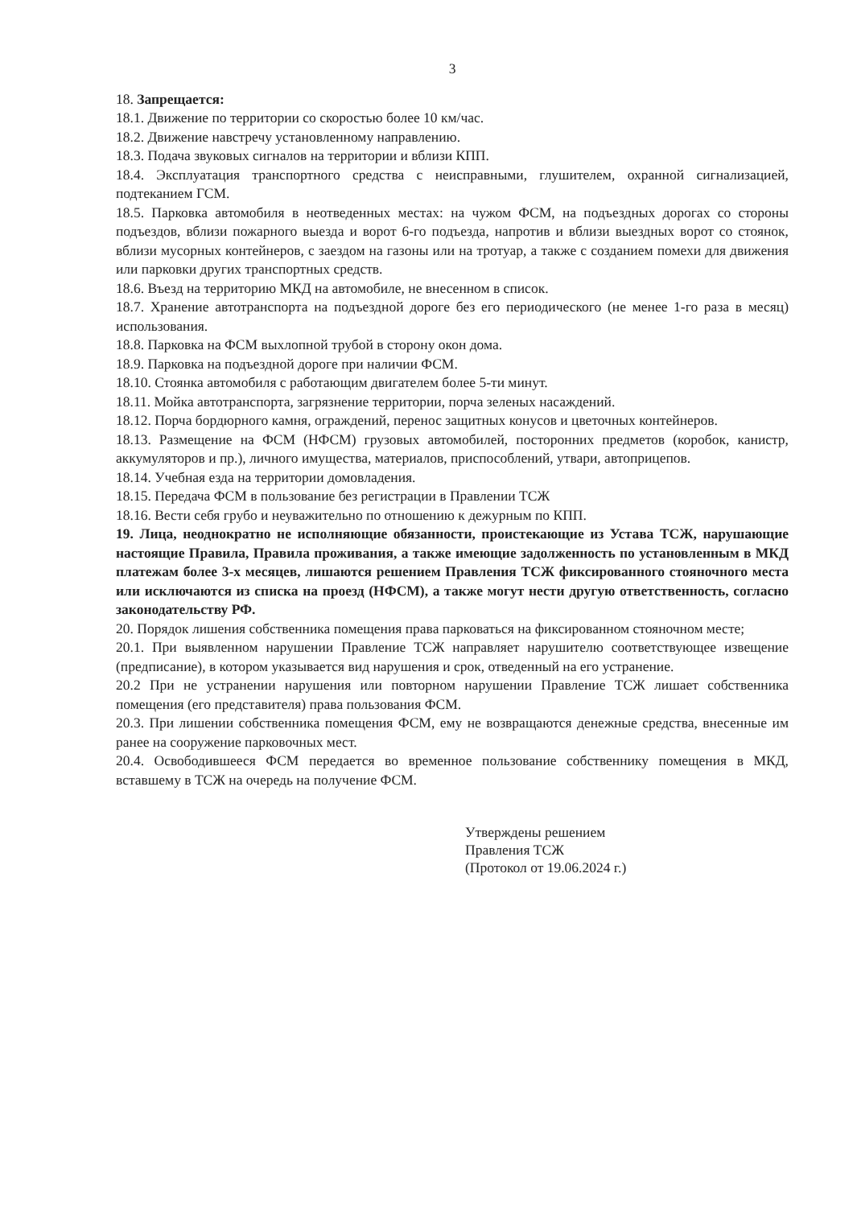3
18. Запрещается:
18.1. Движение по территории со скоростью более 10 км/час.
18.2. Движение навстречу установленному направлению.
18.3. Подача звуковых сигналов на территории и вблизи КПП.
18.4. Эксплуатация транспортного средства с неисправными, глушителем, охранной сигнализацией, подтеканием ГСМ.
18.5. Парковка автомобиля в неотведенных местах: на чужом ФСМ, на подъездных дорогах со стороны подъездов, вблизи пожарного выезда и ворот 6-го подъезда, напротив и вблизи выездных ворот со стоянок, вблизи мусорных контейнеров, с заездом на газоны или на тротуар, а также с созданием помехи для движения или парковки других транспортных средств.
18.6. Въезд на территорию МКД на автомобиле, не внесенном в список.
18.7. Хранение автотранспорта на подъездной дороге без его периодического (не менее 1-го раза в месяц) использования.
18.8. Парковка на ФСМ выхлопной трубой в сторону окон дома.
18.9. Парковка на подъездной дороге при наличии ФСМ.
18.10. Стоянка автомобиля с работающим двигателем более 5-ти минут.
18.11. Мойка автотранспорта, загрязнение территории, порча зеленых насаждений.
18.12. Порча бордюрного камня, ограждений, перенос защитных конусов и цветочных контейнеров.
18.13. Размещение на ФСМ (НФСМ) грузовых автомобилей, посторонних предметов (коробок, канистр, аккумуляторов и пр.), личного имущества, материалов, приспособлений, утвари, автоприцепов.
18.14. Учебная езда на территории домовладения.
18.15. Передача ФСМ в пользование без регистрации в Правлении ТСЖ
18.16. Вести себя грубо и неуважительно по отношению к дежурным по КПП.
19. Лица, неоднократно не исполняющие обязанности, проистекающие из Устава ТСЖ, нарушающие настоящие Правила, Правила проживания, а также имеющие задолженность по установленным в МКД платежам более 3-х месяцев, лишаются решением Правления ТСЖ фиксированного стояночного места или исключаются из списка на проезд (НФСМ), а также могут нести другую ответственность, согласно законодательству РФ.
20. Порядок лишения собственника помещения права парковаться на фиксированном стояночном месте;
20.1. При выявленном нарушении Правление ТСЖ направляет нарушителю соответствующее извещение (предписание), в котором указывается вид нарушения и срок, отведенный на его устранение.
20.2 При не устранении нарушения или повторном нарушении Правление ТСЖ лишает собственника помещения (его представителя) права пользования ФСМ.
20.3. При лишении собственника помещения ФСМ, ему не возвращаются денежные средства, внесенные им ранее на сооружение парковочных мест.
20.4. Освободившееся ФСМ передается во временное пользование собственнику помещения в МКД, вставшему в ТСЖ на очередь на получение ФСМ.
Утверждены решением
Правления ТСЖ
(Протокол от 19.06.2024 г.)